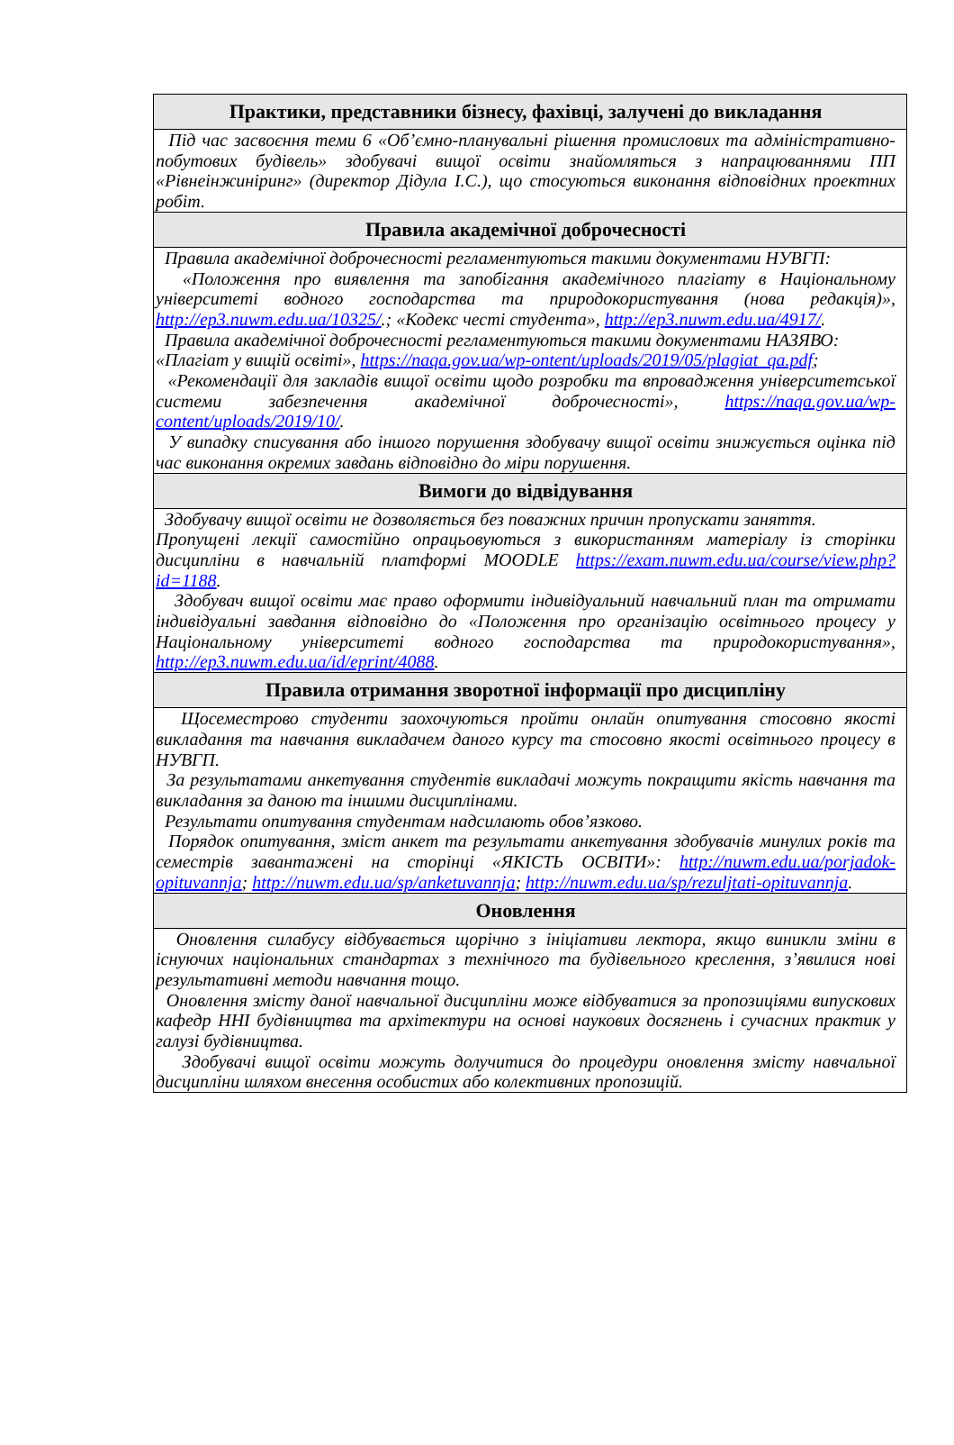| Практики, представники бізнесу, фахівці, залучені до викладання |
| --- |
| Під час засвоєння теми 6 «Об’ємно-планувальні рішення промислових та адміністративно-побутових будівель» здобувачі вищої освіти знайомляться з напрацюваннями ПП «Рівнеінжиніринг» (директор Дідула І.С.), що стосуються виконання відповідних проектних робіт. |
| Правила академічної доброчесності |
| Правила академічної доброчесності регламентуються такими документами НУВГП: «Положення про виявлення та запобігання академічного плагіату в Національному університеті водного господарства та природокористування (нова редакція)», http://ep3.nuwm.edu.ua/10325/ .; «Кодекс честі студента», http://ep3.nuwm.edu.ua/4917/ . Правила академічної доброчесності регламентуються такими документами НАЗЯВО: «Плагіат у вищій освіті», https://naqa.gov.ua/wp-ontent/uploads/2019/05/plagiat_qa.pdf ; «Рекомендації для закладів вищої освіти щодо розробки та впровадження університетської системи забезпечення академічної доброчесності», https://naqa.gov.ua/wp-content/uploads/2019/10/ . У випадку списування або іншого порушення здобувачу вищої освіти знижується оцінка під час виконання окремих завдань відповідно до міри порушення. |
| Вимоги до відвідування |
| Здобувачу вищої освіти не дозволяється без поважних причин пропускати заняття. Пропущені лекції самостійно опрацьовуються з використанням матеріалу із сторінки дисципліни в навчальній платформі MOODLE https://exam.nuwm.edu.ua/course/view.php?id=1188 . Здобувач вищої освіти має право оформити індивідуальний навчальний план та отримати індивідуальні завдання відповідно до «Положення про організацію освітнього процесу у Національному університеті водного господарства та природокористування», http://ep3.nuwm.edu.ua/id/eprint/4088 . |
| Правила отримання зворотної інформації про дисципліну |
| Щосеместрово студенти заохочуються пройти онлайн опитування стосовно якості викладання та навчання викладачем даного курсу та стосовно якості освітнього процесу в НУВГП. За результатами анкетування студентів викладачі можуть покращити якість навчання та викладання за даною та іншими дисциплінами. Результати опитування студентам надсилають обов’язково. Порядок опитування, зміст анкет та результати анкетування здобувачів минулих років та семестрів завантажені на сторінці «ЯКІСТЬ ОСВІТИ»: http://nuwm.edu.ua/porjadok-opituvannja ; http://nuwm.edu.ua/sp/anketuvannja ; http://nuwm.edu.ua/sp/rezuljtati-opituvannja . |
| Оновлення |
| Оновлення силабусу відбувається щорічно з ініціативи лектора, якщо виникли зміни в існуючих національних стандартах з технічного та будівельного креслення, з’явилися нові результативні методи навчання тощо. Оновлення змісту даної навчальної дисципліни може відбуватися за пропозиціями випускових кафедр ННІ будівництва та архітектури на основі наукових досягнень і сучасних практик у галузі будівництва. Здобувачі вищої освіти можуть долучитися до процедури оновлення змісту навчальної дисципліни шляхом внесення особистих або колективних пропозицій. |